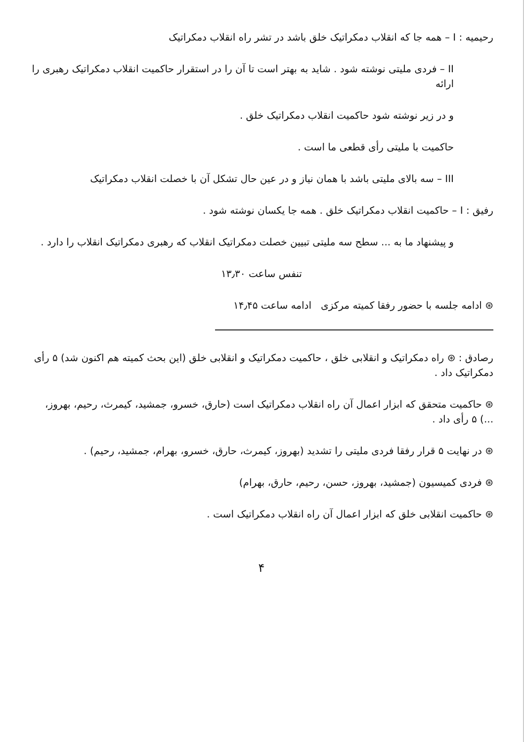رحیمیه : I – همه جا که انقلاب دمکراتیک خلق باشد در تشر راه انقلاب دمکراتیک
II – فردی ملیتی نوشته شود . شاید به بهتر است تا آن را در استقرار حاکمیت انقلاب دمکراتیک رهبری را ارائه
و در زیر نوشته شود حاکمیت انقلاب دمکراتیک خلق .
حاکمیت با ملیتی رأی قطعی ما است .
III – سه بالای ملیتی باشد با همان نیاز و در عین حال تشکل آن با خصلت انقلاب دمکراتیک
رفیق : I – حاکمیت انقلاب دمکراتیک خلق . همه جا یکسان نوشته شود .
و پیشنهاد ما به ... سطح سه ملیتی تبیین خصلت دمکراتیک انقلاب که رهبری دمکراتیک انقلاب را دارد .
تنفس ساعت ۱۳٫۳۰
⊛ ادامه جلسه با حضور رفقا کمیته مرکزی ادامه ساعت ۱۴٫۴۵
رصادق : ⊛ راه دمکراتیک و انقلابی خلق ، حاکمیت دمکراتیک و انقلابی خلق (این بحث کمیته هم اکنون شد) ۵ رأی دمکراتیک داد .
⊛ حاکمیت متحقق که ابزار اعمال آن راه انقلاب دمکراتیک است (حارق، خسرو، جمشید، کیمرث، رحیم، بهروز، ...) ۵ رأی داد .
⊛ در نهایت ۵ قرار رفقا فردی ملیتی را تشدید (بهروز، کیمرث، حارق، خسرو، بهرام، جمشید، رحیم) .
⊛ فردی کمیسیون (جمشید، بهروز، حسن، رحیم، حارق، بهرام)
⊛ حاکمیت انقلابی خلق که ابزار اعمال آن راه انقلاب دمکراتیک است .
۴